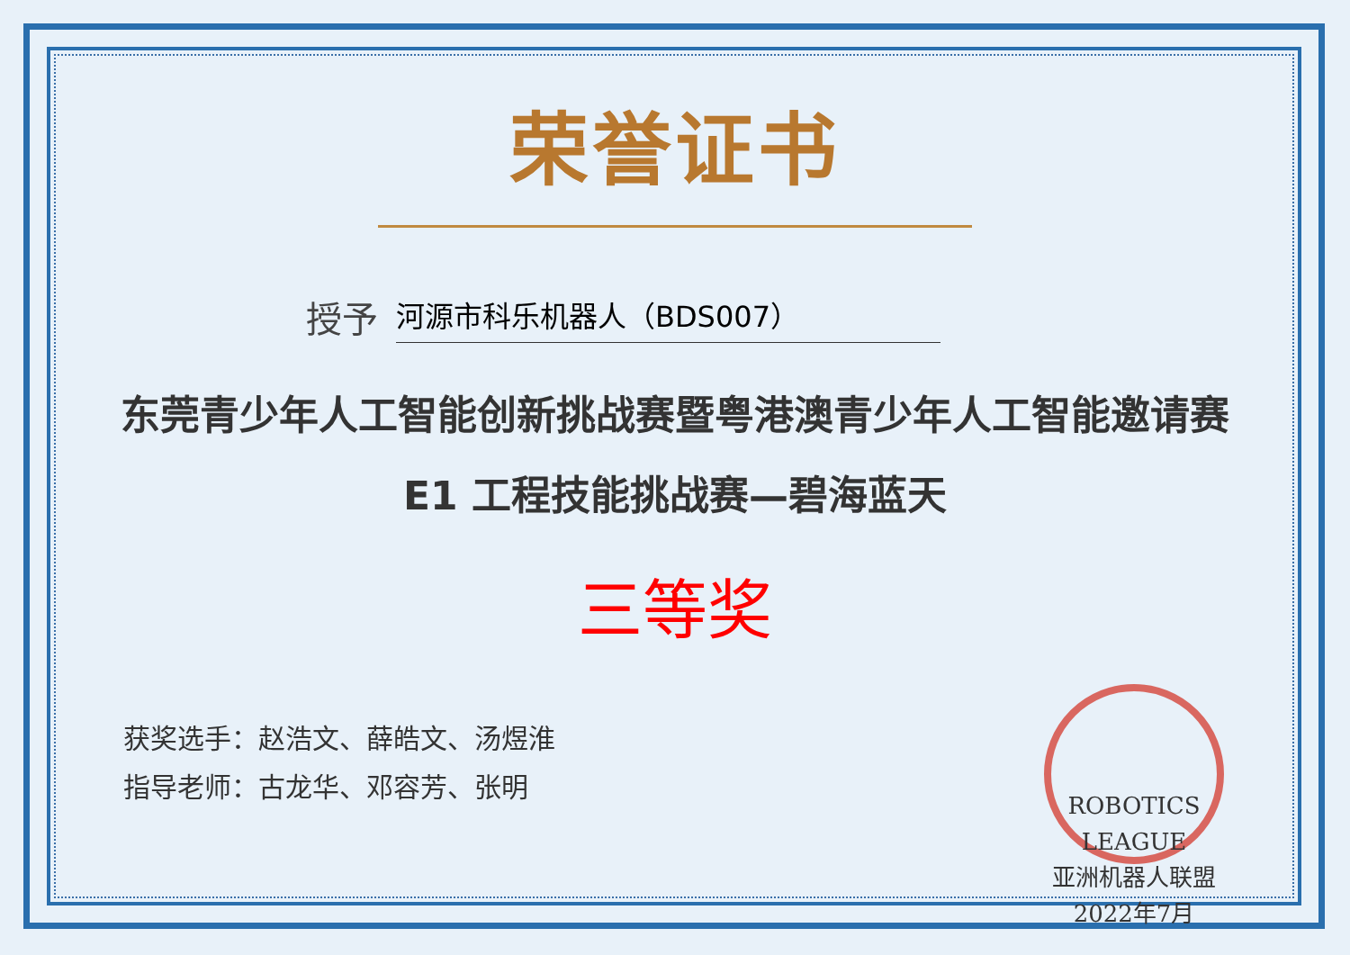荣誉证书
授予 河源市科乐机器人（BDS007）
东莞青少年人工智能创新挑战赛暨粤港澳青少年人工智能邀请赛
E1 工程技能挑战赛—碧海蓝天
三等奖
获奖选手：赵浩文、薛皓文、汤煜淮
指导老师：古龙华、邓容芳、张明
ROBOTICS LEAGUE
亚洲机器人联盟
2022年7月